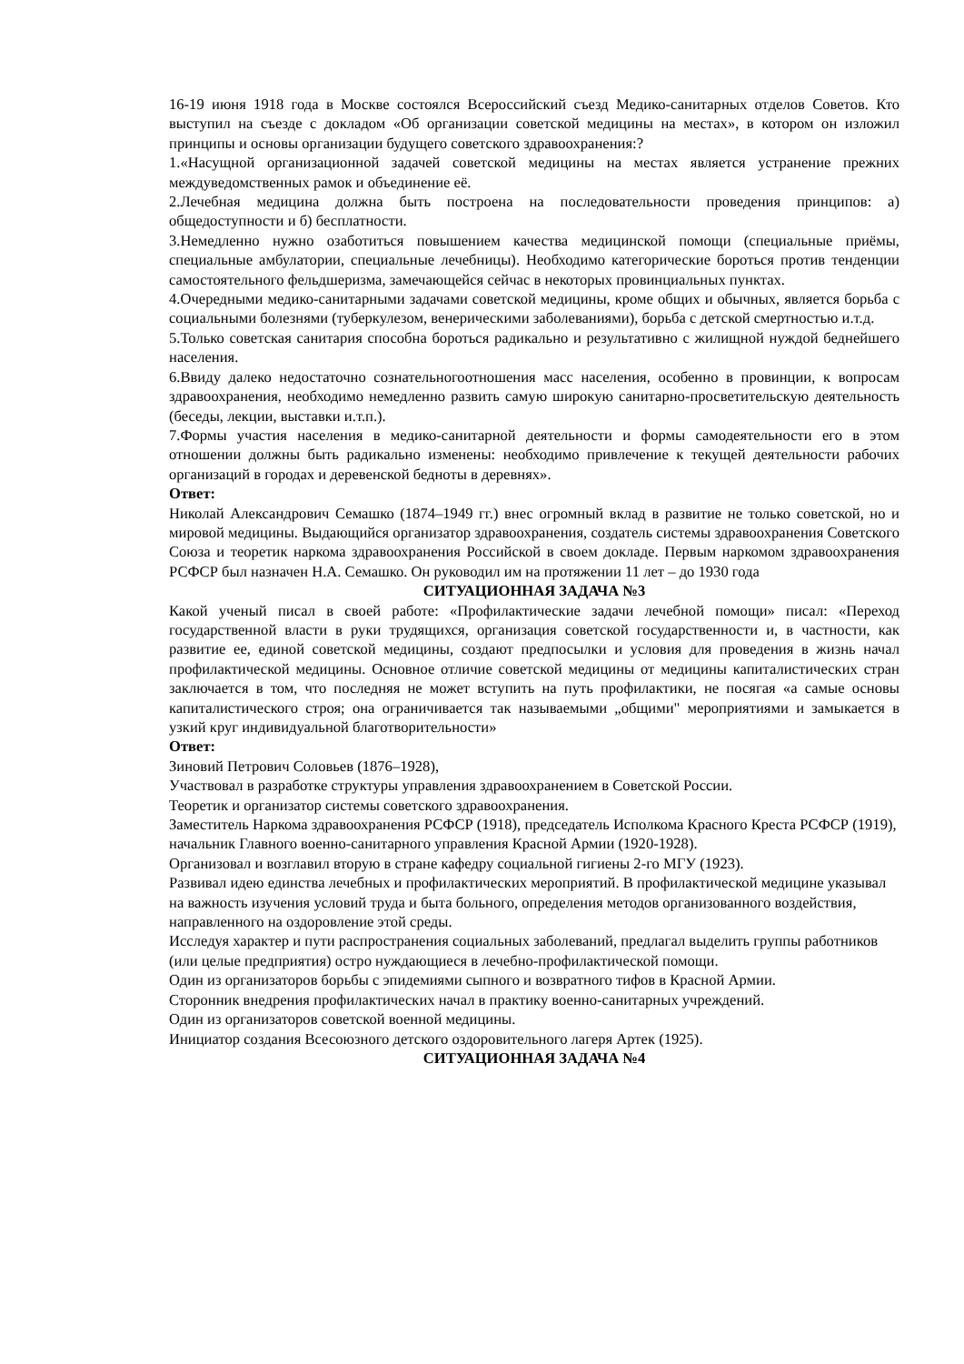16-19 июня 1918 года в Москве состоялся Всероссийский съезд Медико-санитарных отделов Советов. Кто выступил на съезде с докладом «Об организации советской медицины на местах», в котором он изложил принципы и основы организации будущего советского здравоохранения:?
1.«Насущной организационной задачей советской медицины на местах является устранение прежних междуведомственных рамок и объединение её.
2.Лечебная медицина должна быть построена на последовательности проведения принципов: а) общедоступности и б) бесплатности.
3.Немедленно нужно озаботиться повышением качества медицинской помощи (специальные приёмы, специальные амбулатории, специальные лечебницы). Необходимо категорические бороться против тенденции самостоятельного фельдшеризма, замечающейся сейчас в некоторых провинциальных пунктах.
4.Очередными медико-санитарными задачами советской медицины, кроме общих и обычных, является борьба с социальными болезнями (туберкулезом, венерическими заболеваниями), борьба с детской смертностью и.т.д.
5.Только советская санитария способна бороться радикально и результативно с жилищной нуждой беднейшего населения.
6.Ввиду далеко недостаточно сознательногоотношения масс населения, особенно в провинции, к вопросам здравоохранения, необходимо немедленно развить самую широкую санитарно-просветительскую деятельность (беседы, лекции, выставки и.т.п.).
7.Формы участия населения в медико-санитарной деятельности и формы самодеятельности его в этом отношении должны быть радикально изменены: необходимо привлечение к текущей деятельности рабочих организаций в городах и деревенской бедноты в деревнях».
Ответ:
Николай Александрович Семашко (1874–1949 гг.) внес огромный вклад в развитие не только советской, но и мировой медицины. Выдающийся организатор здравоохранения, создатель системы здравоохранения Советского Союза и теоретик наркома здравоохранения Российской в своем докладе. Первым наркомом здравоохранения РСФСР был назначен Н.А. Семашко. Он руководил им на протяжении 11 лет – до 1930 года
СИТУАЦИОННАЯ ЗАДАЧА №3
Какой ученый писал в своей работе: «Профилактические задачи лечебной помощи» писал: «Переход государственной власти в руки трудящихся, организация советской государственности и, в частности, как развитие ее, единой советской медицины, создают предпосылки и условия для проведения в жизнь начал профилактической медицины. Основное отличие советской медицины от медицины капиталистических стран заключается в том, что последняя не может вступить на путь профилактики, не посягая «а самые основы капиталистического строя; она ограничивается так называемыми „общими" мероприятиями и замыкается в узкий круг индивидуальной благотворительности»
Ответ:
Зиновий Петрович Соловьев (1876–1928),
Участвовал в разработке структуры управления здравоохранением в Советской России.
Теоретик и организатор системы советского здравоохранения.
Заместитель Наркома здравоохранения РСФСР (1918), председатель Исполкома Красного Креста РСФСР (1919), начальник Главного военно-санитарного управления Красной Армии (1920-1928).
Организовал и возглавил вторую в стране кафедру социальной гигиены 2-го МГУ (1923).
Развивал идею единства лечебных и профилактических мероприятий. В профилактической медицине указывал на важность изучения условий труда и быта больного, определения методов организованного воздействия, направленного на оздоровление этой среды.
Исследуя характер и пути распространения социальных заболеваний, предлагал выделить группы работников (или целые предприятия) остро нуждающиеся в лечебно-профилактической помощи.
Один из организаторов борьбы с эпидемиями сыпного и возвратного тифов в Красной Армии.
Сторонник внедрения профилактических начал в практику военно-санитарных учреждений.
Один из организаторов советской военной медицины.
Инициатор создания Всесоюзного детского оздоровительного лагеря Артек (1925).
СИТУАЦИОННАЯ ЗАДАЧА №4